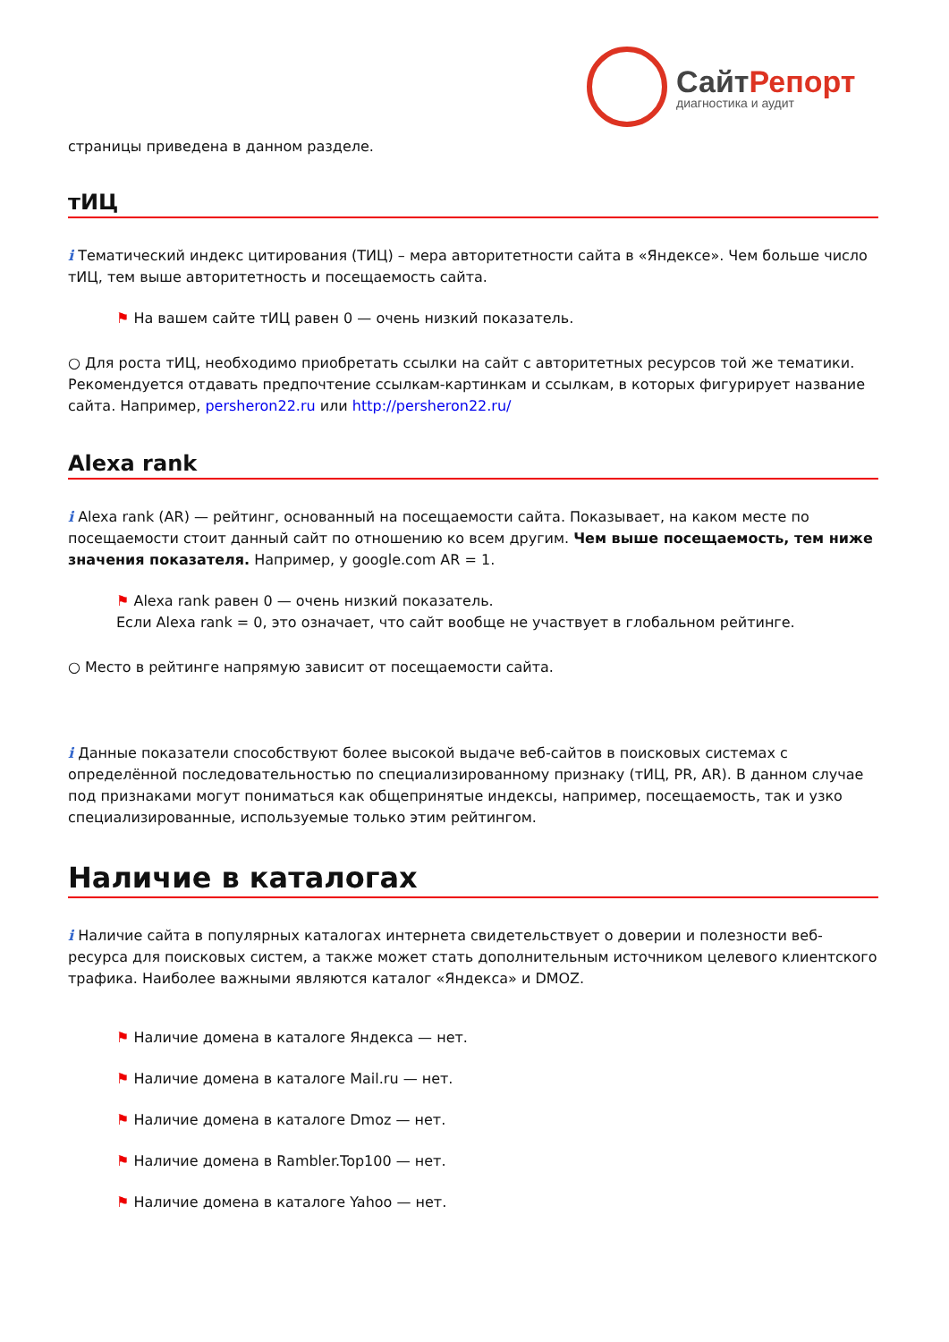СайтРепорт
диагностика и аудит
страницы приведена в данном разделе.
тИЦ
i Тематический индекс цитирования (ТИЦ) – мера авторитетности сайта в «Яндексе». Чем больше число тИЦ, тем выше авторитетность и посещаемость сайта.
⚑ На вашем сайте тИЦ равен 0 — очень низкий показатель.
○ Для роста тИЦ, необходимо приобретать ссылки на сайт с авторитетных ресурсов той же тематики. Рекомендуется отдавать предпочтение ссылкам-картинкам и ссылкам, в которых фигурирует название сайта. Например, persheron22.ru или http://persheron22.ru/
Alexa rank
i Alexa rank (AR) — рейтинг, основанный на посещаемости сайта. Показывает, на каком месте по посещаемости стоит данный сайт по отношению ко всем другим. Чем выше посещаемость, тем ниже значения показателя. Например, у google.com AR = 1.
⚑ Alexa rank равен 0 — очень низкий показатель.
Если Alexa rank = 0, это означает, что сайт вообще не участвует в глобальном рейтинге.
○ Место в рейтинге напрямую зависит от посещаемости сайта.
i Данные показатели способствуют более высокой выдаче веб-сайтов в поисковых системах с определённой последовательностью по специализированному признаку (тИЦ, PR, AR). В данном случае под признаками могут пониматься как общепринятые индексы, например, посещаемость, так и узко специализированные, используемые только этим рейтингом.
Наличие в каталогах
i Наличие сайта в популярных каталогах интернета свидетельствует о доверии и полезности веб-ресурса для поисковых систем, а также может стать дополнительным источником целевого клиентского трафика. Наиболее важными являются каталог «Яндекса» и DMOZ.
⚑ Наличие домена в каталоге Яндекса — нет.
⚑ Наличие домена в каталоге Mail.ru — нет.
⚑ Наличие домена в каталоге Dmoz — нет.
⚑ Наличие домена в Rambler.Top100 — нет.
⚑ Наличие домена в каталоге Yahoo — нет.